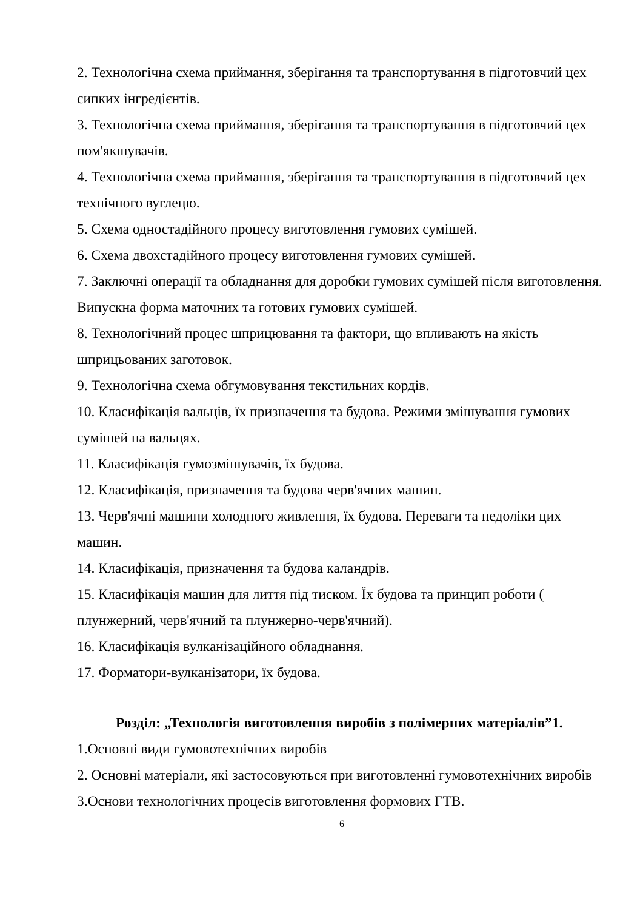2. Технологічна схема приймання, зберігання та транспортування в підготовчий цех сипких інгредієнтів.
3. Технологічна схема приймання, зберігання та транспортування в підготовчий цех пом'якшувачів.
4. Технологічна схема приймання, зберігання та транспортування в підготовчий цех технічного вуглецю.
5. Схема одностадійного процесу виготовлення гумових сумішей.
6. Схема двохстадійного процесу виготовлення гумових сумішей.
7. Заключні операції та обладнання для доробки гумових сумішей після виготовлення. Випускна форма маточних та готових гумових сумішей.
8. Технологічний процес шприцювання та фактори, що впливають на якість шприцьованих заготовок.
9. Технологічна схема обгумовування текстильних кордів.
10. Класифікація вальців, їх призначення та будова. Режими змішування гумових сумішей на вальцях.
11. Класифікація гумозмішувачів, їх будова.
12. Класифікація, призначення та будова черв'ячних машин.
13. Черв'ячні машини холодного живлення, їх будова. Переваги та недоліки цих машин.
14. Класифікація, призначення та будова каландрів.
15. Класифікація машин для лиття під тиском. Їх будова та принцип роботи ( плунжерний, черв'ячний та плунжерно-черв'ячний).
16. Класифікація вулканізаційного обладнання.
17. Форматори-вулканізатори, їх будова.
Розділ: „Технологія виготовлення виробів з полімерних матеріалів”1.
1.Основні види гумовотехнічних виробів
2. Основні матеріали, які застосовуються при виготовленні гумовотехнічних виробів
3.Основи технологічних процесів виготовлення формових ГТВ.
6